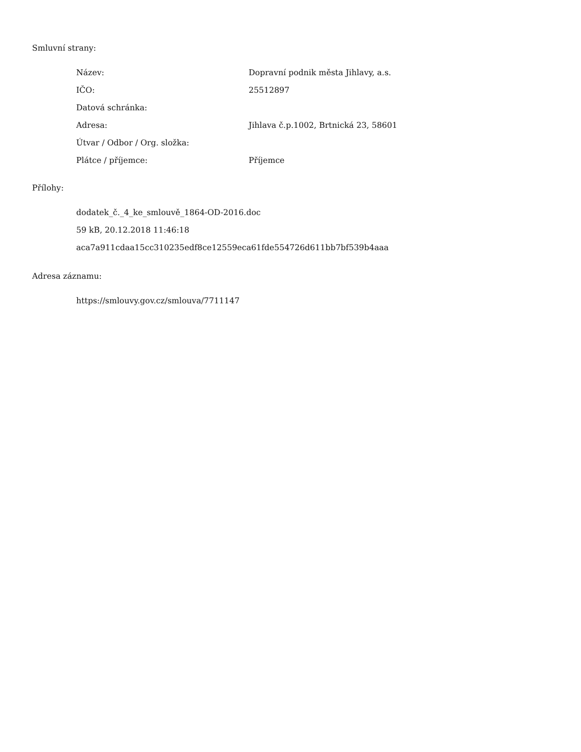Smluvní strany:
| Název: | Dopravní podnik města Jihlavy, a.s. |
| IČO: | 25512897 |
| Datová schránka: | |
| Adresa: | Jihlava č.p.1002, Brtnická 23, 58601 |
| Útvar / Odbor / Org. složka: | |
| Plátce / příjemce: | Příjemce |
Přílohy:
dodatek_č._4_ke_smlouvě_1864-OD-2016.doc
59 kB, 20.12.2018 11:46:18
aca7a911cdaa15cc310235edf8ce12559eca61fde554726d611bb7bf539b4aaa
Adresa záznamu:
https://smlouvy.gov.cz/smlouva/7711147